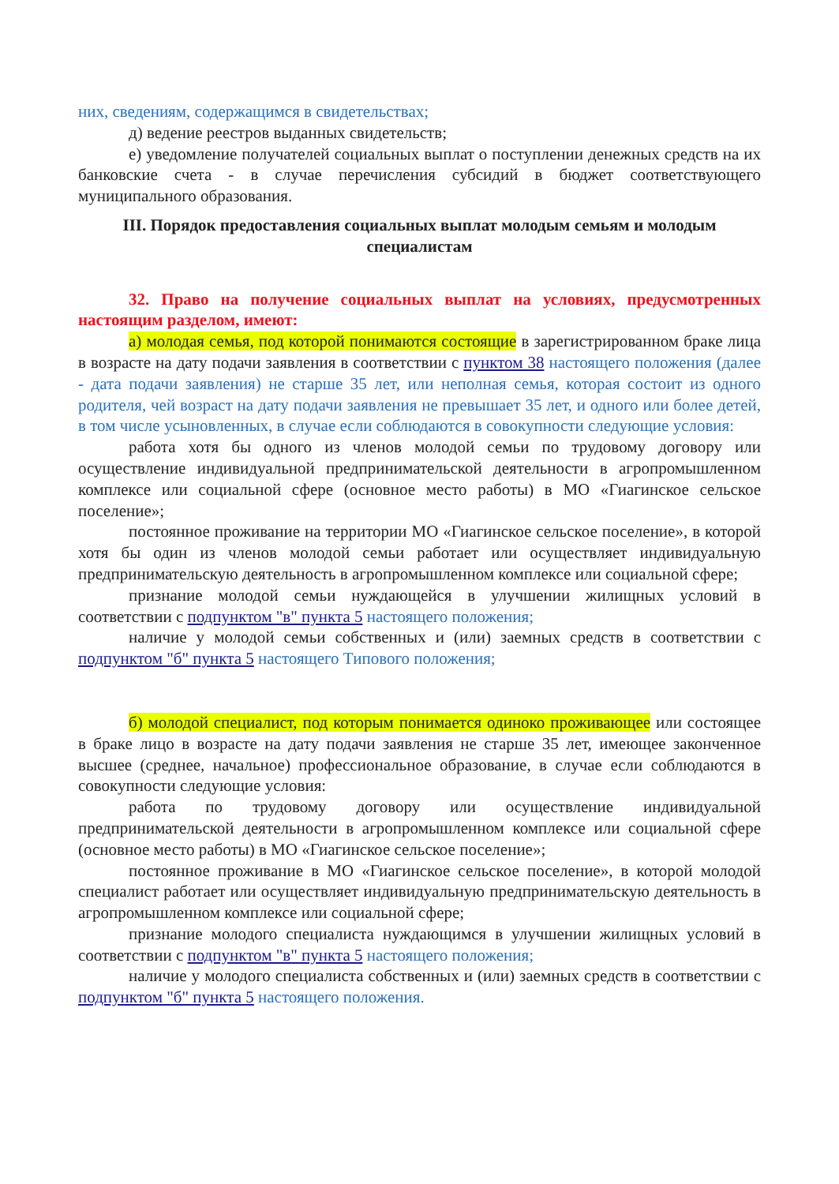них, сведениям, содержащимся в свидетельствах;
д) ведение реестров выданных свидетельств;
е) уведомление получателей социальных выплат о поступлении денежных средств на их банковские счета - в случае перечисления субсидий в бюджет соответствующего муниципального образования.
III. Порядок предоставления социальных выплат молодым семьям и молодым специалистам
32. Право на получение социальных выплат на условиях, предусмотренных настоящим разделом, имеют:
а) молодая семья, под которой понимаются состоящие в зарегистрированном браке лица в возрасте на дату подачи заявления в соответствии с пунктом 38 настоящего положения (далее - дата подачи заявления) не старше 35 лет, или неполная семья, которая состоит из одного родителя, чей возраст на дату подачи заявления не превышает 35 лет, и одного или более детей, в том числе усыновленных, в случае если соблюдаются в совокупности следующие условия:
работа хотя бы одного из членов молодой семьи по трудовому договору или осуществление индивидуальной предпринимательской деятельности в агропромышленном комплексе или социальной сфере (основное место работы) в МО «Гиагинское сельское поселение»;
постоянное проживание на территории МО «Гиагинское сельское поселение», в которой хотя бы один из членов молодой семьи работает или осуществляет индивидуальную предпринимательскую деятельность в агропромышленном комплексе или социальной сфере;
признание молодой семьи нуждающейся в улучшении жилищных условий в соответствии с подпунктом "в" пункта 5 настоящего положения;
наличие у молодой семьи собственных и (или) заемных средств в соответствии с подпунктом "б" пункта 5 настоящего Типового положения;
б) молодой специалист, под которым понимается одиноко проживающее или состоящее в браке лицо в возрасте на дату подачи заявления не старше 35 лет, имеющее законченное высшее (среднее, начальное) профессиональное образование, в случае если соблюдаются в совокупности следующие условия:
работа по трудовому договору или осуществление индивидуальной предпринимательской деятельности в агропромышленном комплексе или социальной сфере (основное место работы) в МО «Гиагинское сельское поселение»;
постоянное проживание в МО «Гиагинское сельское поселение», в которой молодой специалист работает или осуществляет индивидуальную предпринимательскую деятельность в агропромышленном комплексе или социальной сфере;
признание молодого специалиста нуждающимся в улучшении жилищных условий в соответствии с подпунктом "в" пункта 5 настоящего положения;
наличие у молодого специалиста собственных и (или) заемных средств в соответствии с подпунктом "б" пункта 5 настоящего положения.